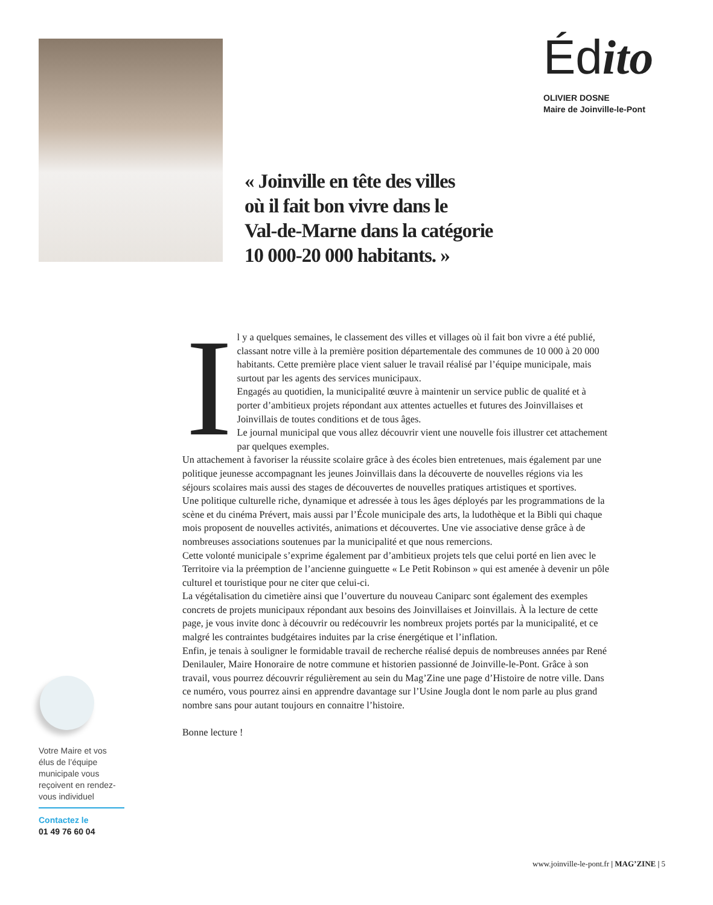Édito
OLIVIER DOSNE
Maire de Joinville-le-Pont
« Joinville en tête des villes
où il fait bon vivre dans le
Val-de-Marne dans la catégorie
10 000-20 000 habitants. »
Il y a quelques semaines, le classement des villes et villages où il fait bon vivre a été publié, classant notre ville à la première position départementale des communes de 10 000 à 20 000 habitants. Cette première place vient saluer le travail réalisé par l’équipe municipale, mais surtout par les agents des services municipaux.
Engagés au quotidien, la municipalité œuvre à maintenir un service public de qualité et à porter d’ambitieux projets répondant aux attentes actuelles et futures des Joinvillaises et Joinvillais de toutes conditions et de tous âges.
Le journal municipal que vous allez découvrir vient une nouvelle fois illustrer cet attachement par quelques exemples.
Un attachement à favoriser la réussite scolaire grâce à des écoles bien entretenues, mais également par une politique jeunesse accompagnant les jeunes Joinvillais dans la découverte de nouvelles régions via les séjours scolaires mais aussi des stages de découvertes de nouvelles pratiques artistiques et sportives.
Une politique culturelle riche, dynamique et adressée à tous les âges déployés par les programmations de la scène et du cinéma Prévert, mais aussi par l’École municipale des arts, la ludothèque et la Bibli qui chaque mois proposent de nouvelles activités, animations et découvertes. Une vie associative dense grâce à de nombreuses associations soutenues par la municipalité et que nous remercions.
Cette volonté municipale s’exprime également par d’ambitieux projets tels que celui porté en lien avec le Territoire via la préemption de l’ancienne guinguette « Le Petit Robinson » qui est amenée à devenir un pôle culturel et touristique pour ne citer que celui-ci.
La végétalisation du cimetière ainsi que l’ouverture du nouveau Caniparc sont également des exemples concrets de projets municipaux répondant aux besoins des Joinvillaises et Joinvillais. À la lecture de cette page, je vous invite donc à découvrir ou redécouvrir les nombreux projets portés par la municipalité, et ce malgré les contraintes budgétaires induites par la crise énergétique et l’inflation.
Enfin, je tenais à souligner le formidable travail de recherche réalisé depuis de nombreuses années par René Denilauler, Maire Honoraire de notre commune et historien passionné de Joinville-le-Pont. Grâce à son travail, vous pourrez découvrir régulièrement au sein du Mag’Zine une page d’Histoire de notre ville. Dans ce numéro, vous pourrez ainsi en apprendre davantage sur l’Usine Jougla dont le nom parle au plus grand nombre sans pour autant toujours en connaitre l’histoire.
Bonne lecture !
Votre Maire et vos élus de l’équipe municipale vous reçoivent en rendez-vous individuel
Contactez le
01 49 76 60 04
www.joinville-le-pont.fr | MAG’ZINE | 5